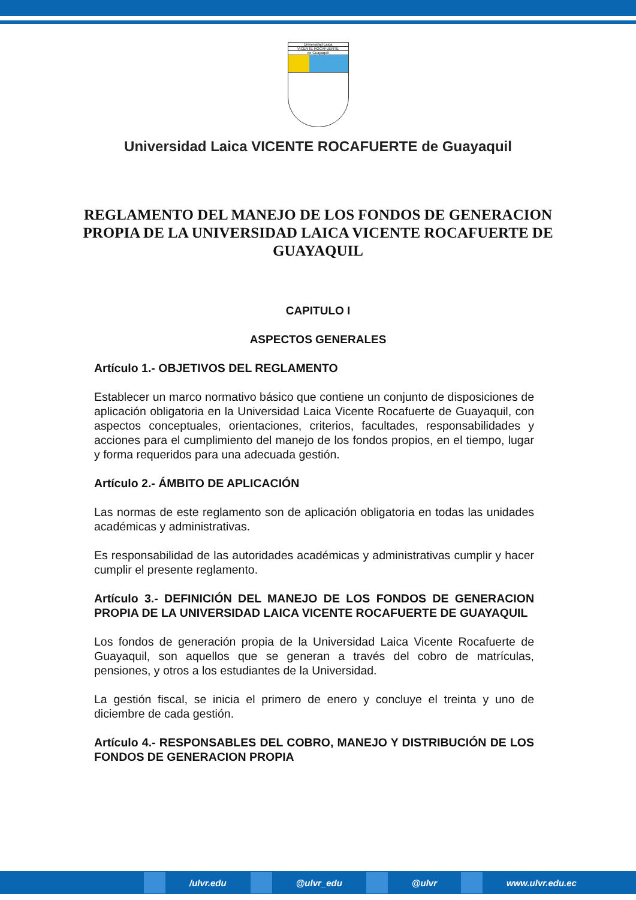Universidad Laica
VICENTE ROCAFUERTE
de Guayaquil
Universidad Laica VICENTE ROCAFUERTE de Guayaquil
REGLAMENTO DEL MANEJO DE LOS FONDOS DE GENERACION PROPIA DE LA UNIVERSIDAD LAICA VICENTE ROCAFUERTE DE GUAYAQUIL
CAPITULO I
ASPECTOS GENERALES
Artículo 1.- OBJETIVOS DEL REGLAMENTO
Establecer un marco normativo básico que contiene un conjunto de disposiciones de aplicación obligatoria en la Universidad Laica Vicente Rocafuerte de Guayaquil, con aspectos conceptuales, orientaciones, criterios, facultades, responsabilidades y acciones para el cumplimiento del manejo de los fondos propios, en el tiempo, lugar y forma requeridos para una adecuada gestión.
Artículo 2.- ÁMBITO DE APLICACIÓN
Las normas de este reglamento son de aplicación obligatoria en todas las unidades académicas y administrativas.
Es responsabilidad de las autoridades académicas y administrativas cumplir y hacer cumplir el presente reglamento.
Artículo 3.- DEFINICIÓN DEL MANEJO DE LOS FONDOS DE GENERACION PROPIA DE LA UNIVERSIDAD LAICA VICENTE ROCAFUERTE DE GUAYAQUIL
Los fondos de generación propia de la Universidad Laica Vicente Rocafuerte de Guayaquil, son aquellos que se generan a través del cobro de matrículas, pensiones, y otros a los estudiantes de la Universidad.
La gestión fiscal, se inicia el primero de enero y concluye el treinta y uno de diciembre de cada gestión.
Artículo 4.- RESPONSABLES DEL COBRO, MANEJO Y DISTRIBUCIÓN DE LOS FONDOS DE GENERACION PROPIA
/ulvr.edu @ulvr_edu @ulvr www.ulvr.edu.ec